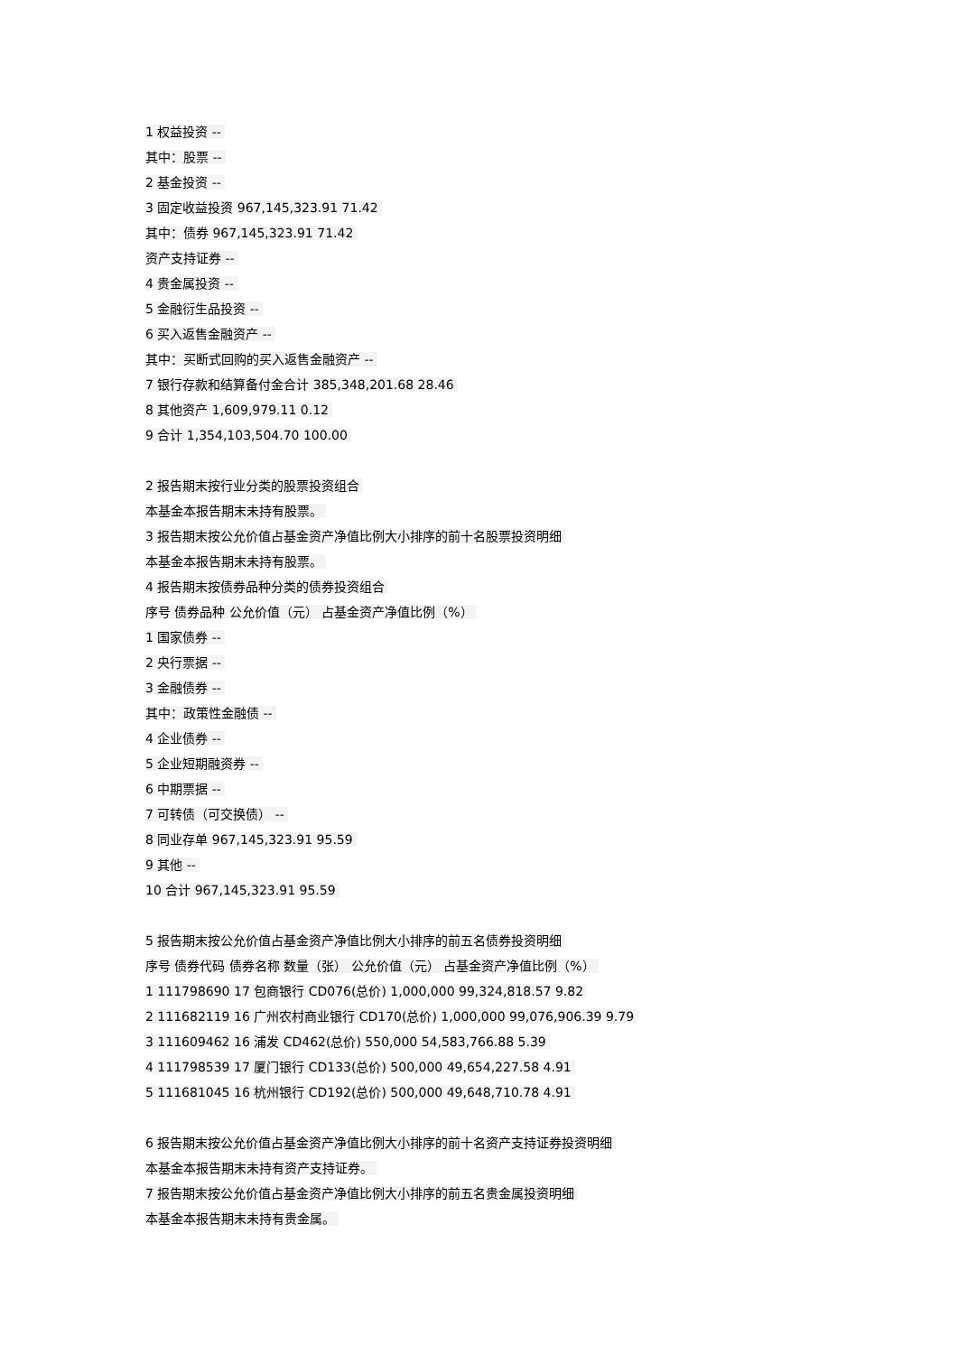1 权益投资 --
其中：股票 --
2 基金投资 --
3 固定收益投资 967,145,323.91 71.42
其中：债券 967,145,323.91 71.42
资产支持证券 --
4 贵金属投资 --
5 金融衍生品投资 --
6 买入返售金融资产 --
其中：买断式回购的买入返售金融资产 --
7 银行存款和结算备付金合计 385,348,201.68 28.46
8 其他资产 1,609,979.11 0.12
9 合计 1,354,103,504.70 100.00
2 报告期末按行业分类的股票投资组合
本基金本报告期末未持有股票。
3 报告期末按公允价值占基金资产净值比例大小排序的前十名股票投资明细
本基金本报告期末未持有股票。
4 报告期末按债券品种分类的债券投资组合
序号 债券品种 公允价值（元） 占基金资产净值比例（%）
1 国家债券 --
2 央行票据 --
3 金融债券 --
其中：政策性金融债 --
4 企业债券 --
5 企业短期融资券 --
6 中期票据 --
7 可转债（可交换债） --
8 同业存单 967,145,323.91 95.59
9 其他 --
10 合计 967,145,323.91 95.59
5 报告期末按公允价值占基金资产净值比例大小排序的前五名债券投资明细
序号 债券代码 债券名称 数量（张） 公允价值（元） 占基金资产净值比例（%）
1 111798690 17 包商银行 CD076(总价) 1,000,000 99,324,818.57 9.82
2 111682119 16 广州农村商业银行 CD170(总价) 1,000,000 99,076,906.39 9.79
3 111609462 16 浦发 CD462(总价) 550,000 54,583,766.88 5.39
4 111798539 17 厦门银行 CD133(总价) 500,000 49,654,227.58 4.91
5 111681045 16 杭州银行 CD192(总价) 500,000 49,648,710.78 4.91
6 报告期末按公允价值占基金资产净值比例大小排序的前十名资产支持证券投资明细
本基金本报告期末未持有资产支持证券。
7 报告期末按公允价值占基金资产净值比例大小排序的前五名贵金属投资明细
本基金本报告期末未持有贵金属。